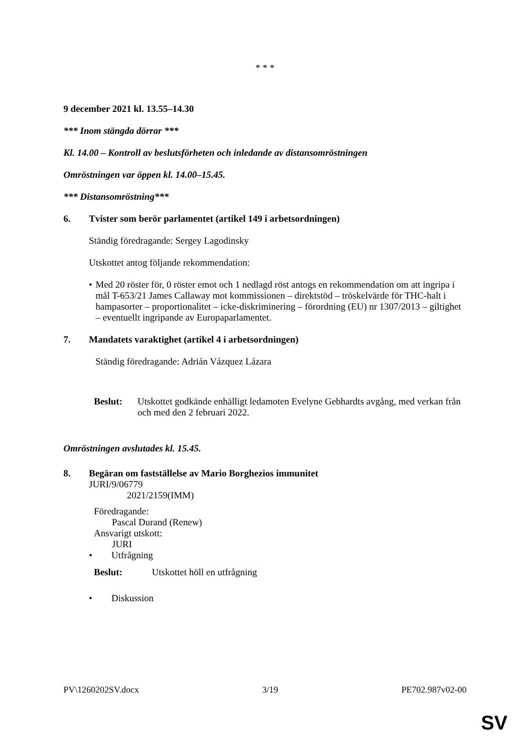* * *
9 december 2021 kl. 13.55–14.30
*** Inom stängda dörrar ***
Kl. 14.00 – Kontroll av beslutsförheten och inledande av distansomröstningen
Omröstningen var öppen kl. 14.00–15.45.
*** Distansomröstning***
6. Tvister som berör parlamentet (artikel 149 i arbetsordningen)
Ständig föredragande: Sergey Lagodinsky
Utskottet antog följande rekommendation:
• Med 20 röster för, 0 röster emot och 1 nedlagd röst antogs en rekommendation om att ingripa i mål T-653/21 James Callaway mot kommissionen – direktstöd – tröskelvärde för THC-halt i hampasorter – proportionalitet – icke-diskriminering – förordning (EU) nr 1307/2013 – giltighet – eventuellt ingripande av Europaparlamentet.
7. Mandatets varaktighet (artikel 4 i arbetsordningen)
Ständig föredragande: Adrián Vázquez Lázara
Beslut: Utskottet godkände enhälligt ledamoten Evelyne Gebhardts avgång, med verkan från och med den 2 februari 2022.
Omröstningen avslutades kl. 15.45.
8. Begäran om fastställelse av Mario Borghezios immunitet
JURI/9/06779
2021/2159(IMM)
Föredragande:
Pascal Durand (Renew)
Ansvarigt utskott:
JURI
• Utfrågning
Beslut: Utskottet höll en utfrågning
• Diskussion
PV\1260202SV.docx 3/19 PE702.987v02-00
SV